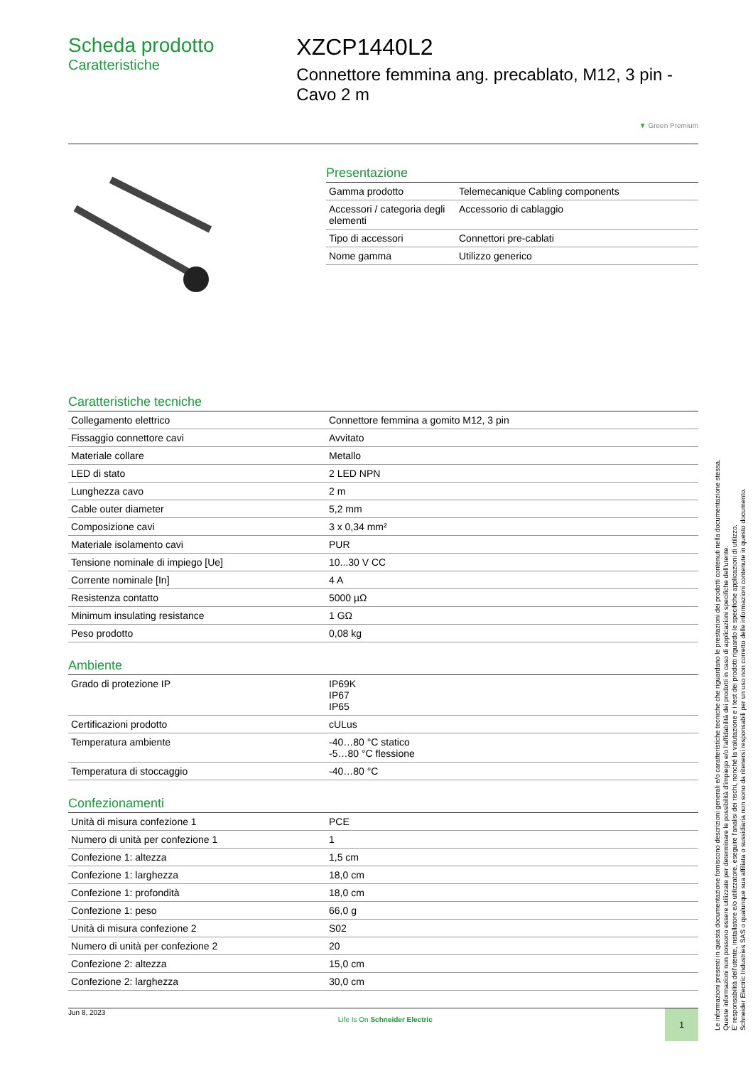Scheda prodotto
Caratteristiche
XZCP1440L2
Connettore femmina ang. precablato, M12, 3 pin - Cavo 2 m
▼ Green Premium
Presentazione
| Gamma prodotto | Telemecanique Cabling components |
| Accessori / categoria degli elementi | Accessorio di cablaggio |
| Tipo di accessori | Connettori pre-cablati |
| Nome gamma | Utilizzo generico |
Caratteristiche tecniche
| Collegamento elettrico | Connettore femmina a gomito M12, 3 pin |
| Fissaggio connettore cavi | Avvitato |
| Materiale collare | Metallo |
| LED di stato | 2 LED NPN |
| Lunghezza cavo | 2 m |
| Cable outer diameter | 5,2 mm |
| Composizione cavi | 3 x 0,34 mm² |
| Materiale isolamento cavi | PUR |
| Tensione nominale di impiego [Ue] | 10...30 V CC |
| Corrente nominale [In] | 4 A |
| Resistenza contatto | 5000 µΩ |
| Minimum insulating resistance | 1 GΩ |
| Peso prodotto | 0,08 kg |
Ambiente
| Grado di protezione IP | IP69K IP67 IP65 |
| Certificazioni prodotto | cULus |
| Temperatura ambiente | -40…80 °C statico -5…80 °C flessione |
| Temperatura di stoccaggio | -40…80 °C |
Confezionamenti
| Unità di misura confezione 1 | PCE |
| Numero di unità per confezione 1 | 1 |
| Confezione 1: altezza | 1,5 cm |
| Confezione 1: larghezza | 18,0 cm |
| Confezione 1: profondità | 18,0 cm |
| Confezione 1: peso | 66,0 g |
| Unità di misura confezione 2 | S02 |
| Numero di unità per confezione 2 | 20 |
| Confezione 2: altezza | 15,0 cm |
| Confezione 2: larghezza | 30,0 cm |
Jun 8, 2023 Life Is On Schneider Electric 1
Le informazioni presenti in questa documentazione forniscono descrizioni generali e/o caratteristiche tecniche che riguardano le prestazioni dei prodotti contenuti nella documentazione stessa.
Queste informazioni non possono essere utilizzate per determinare le possibilità d'impiego e/o l'affidabilità dei prodotti in caso di applicazioni specifiche dell'utente.
E' responsabilità dell'utente, installatore e/o utilizzatore, eseguire l'analisi dei rischi, nonché la valutazione e i test dei prodotti riguardo le specifiche applicazioni di utilizzo.
Schneider Electric Industries SAS o qualunque sua affiliata o sussidiaria non sono da ritenersi responsabili per un uso non corretto delle informazioni contenute in questo documento.